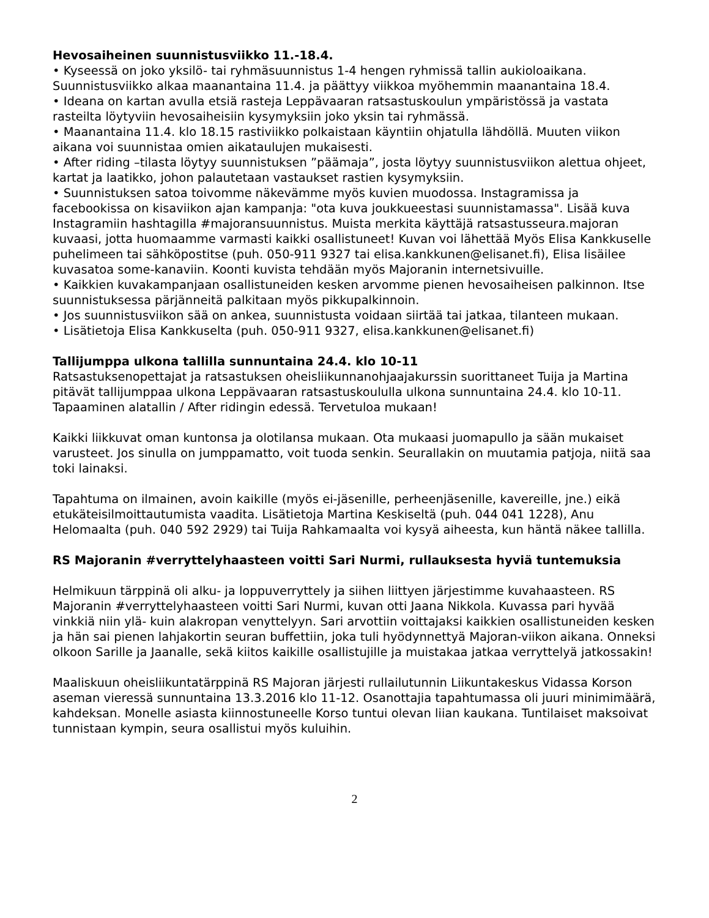Hevosaiheinen suunnistusviikko 11.-18.4.
• Kyseessä on joko yksilö- tai ryhmäsuunnistus 1-4 hengen ryhmissä tallin aukioloaikana. Suunnistusviikko alkaa maanantaina 11.4. ja päättyy viikkoa myöhemmin maanantaina 18.4.
• Ideana on kartan avulla etsiä rasteja Leppävaaran ratsastuskoulun ympäristössä ja vastata rasteilta löytyviin hevosaiheisiin kysymyksiin joko yksin tai ryhmässä.
• Maanantaina 11.4. klo 18.15 rastiviikko polkaistaan käyntiin ohjatulla lähdöllä. Muuten viikon aikana voi suunnistaa omien aikataulujen mukaisesti.
• After riding –tilasta löytyy suunnistuksen ”päämaja”, josta löytyy suunnistusviikon alettua ohjeet, kartat ja laatikko, johon palautetaan vastaukset rastien kysymyksiin.
• Suunnistuksen satoa toivomme näkevämme myös kuvien muodossa. Instagramissa ja facebookissa on kisaviikon ajan kampanja: "ota kuva joukkueestasi suunnistamassa". Lisää kuva Instagramiin hashtagilla #majoransuunnistus. Muista merkita käyttäjä ratsastusseura.majoran kuvaasi, jotta huomaamme varmasti kaikki osallistuneet! Kuvan voi lähettää Myös Elisa Kankkuselle puhelimeen tai sähköpostitse (puh. 050-911 9327 tai elisa.kankkunen@elisanet.fi), Elisa lisäilee kuvasatoa some-kanaviin. Koonti kuvista tehdään myös Majoranin internetsivuille.
• Kaikkien kuvakampanjaan osallistuneiden kesken arvomme pienen hevosaiheisen palkinnon. Itse suunnistuksessa pärjänneitä palkitaan myös pikkupalkinnoin.
• Jos suunnistusviikon sää on ankea, suunnistusta voidaan siirtää tai jatkaa, tilanteen mukaan.
• Lisätietoja Elisa Kankkuselta (puh. 050-911 9327, elisa.kankkunen@elisanet.fi)
Tallijumppa ulkona tallilla sunnuntaina 24.4. klo 10-11
Ratsastuksenopettajat ja ratsastuksen oheisliikunnanohjaajakurssin suorittaneet Tuija ja Martina pitävät tallijumppaa ulkona Leppävaaran ratsastuskoululla ulkona sunnuntaina 24.4. klo 10-11. Tapaaminen alatallin / After ridingin edessä. Tervetuloa mukaan!
Kaikki liikkuvat oman kuntonsa ja olotilansa mukaan. Ota mukaasi juomapullo ja sään mukaiset varusteet. Jos sinulla on jumppamatto, voit tuoda senkin. Seurallakin on muutamia patjoja, niitä saa toki lainaksi.
Tapahtuma on ilmainen, avoin kaikille (myös ei-jäsenille, perheenjäsenille, kavereille, jne.) eikä etukäteisilmoittautumista vaadita. Lisätietoja Martina Keskiseltä (puh. 044 041 1228), Anu Helomaalta (puh. 040 592 2929) tai Tuija Rahkamaalta voi kysyä aiheesta, kun häntä näkee tallilla.
RS Majoranin #verryttelyhaasteen voitti Sari Nurmi, rullauksesta hyviä tuntemuksia
Helmikuun tärppinä oli alku- ja loppuverryttely ja siihen liittyen järjestimme kuvahaasteen. RS Majoranin #verryttelyhaasteen voitti Sari Nurmi, kuvan otti Jaana Nikkola. Kuvassa pari hyvää vinkkiä niin ylä- kuin alakropan venyttelyyn. Sari arvottiin voittajaksi kaikkien osallistuneiden kesken ja hän sai pienen lahjakortin seuran buffettiin, joka tuli hyödynnettyä Majoran-viikon aikana. Onneksi olkoon Sarille ja Jaanalle, sekä kiitos kaikille osallistujille ja muistakaa jatkaa verryttelyä jatkossakin!
Maaliskuun oheisliikuntatärppinä RS Majoran järjesti rullailutunnin Liikuntakeskus Vidassa Korson aseman vieressä sunnuntaina 13.3.2016 klo 11-12. Osanottajia tapahtumassa oli juuri minimimäärä, kahdeksan. Monelle asiasta kiinnostuneelle Korso tuntui olevan liian kaukana. Tuntilaiset maksoivat tunnistaan kympin, seura osallistui myös kuluihin.
2